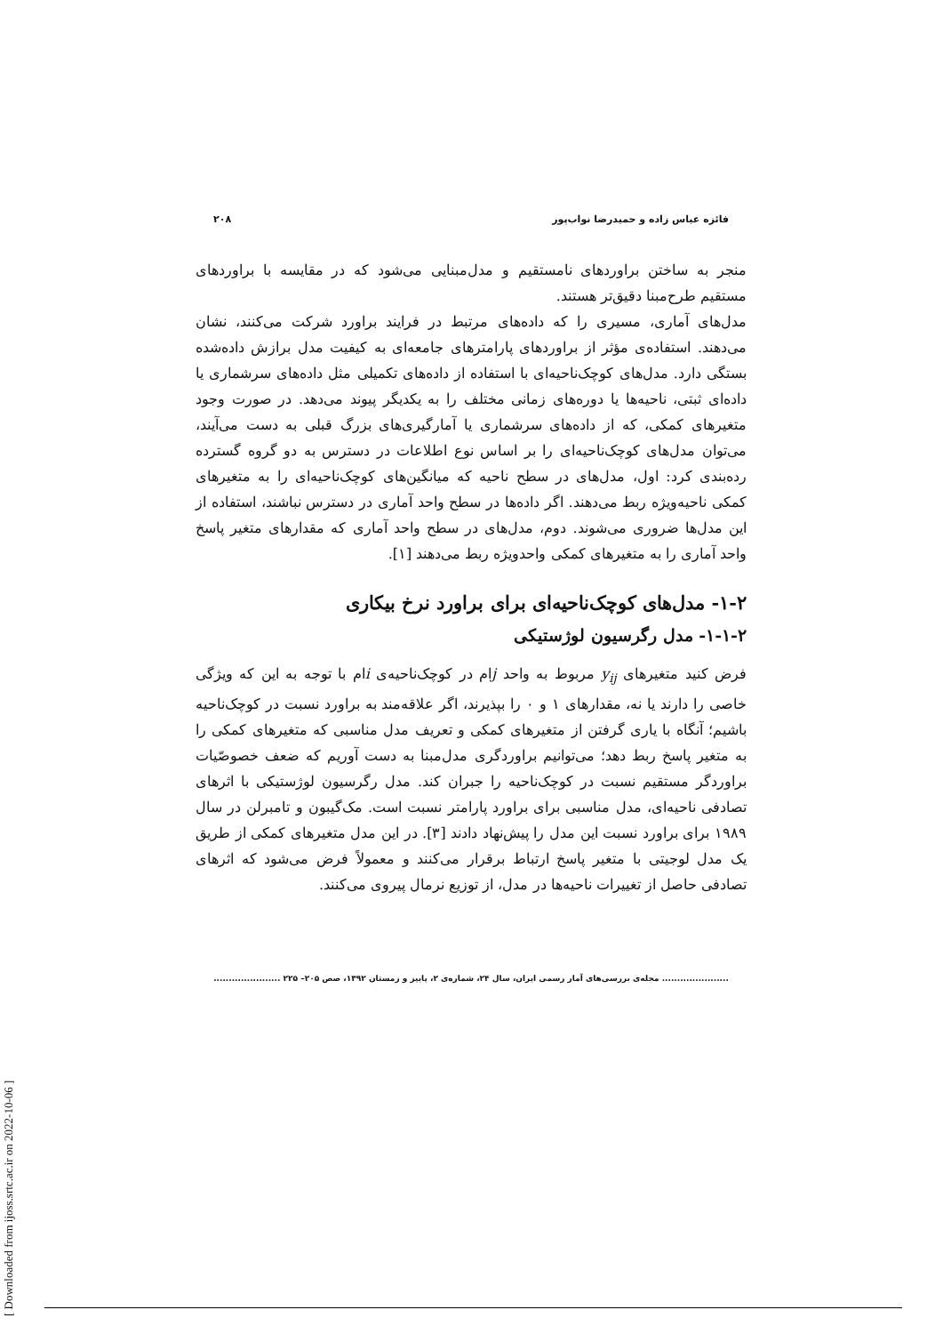فائزه عباس زاده و حمیدرضا نواب‌پور ۲۰۸
منجر به ساختن براوردهای نامستقیم و مدل‌مبنایی می‌شود که در مقایسه با براوردهای مستقیم طرح‌مبنا دقیق‌تر هستند.
مدل‌های آماری، مسیری را که داده‌های مرتبط در فرایند براورد شرکت می‌کنند، نشان می‌دهند. استفاده‌ی مؤثر از براوردهای پارامترهای جامعه‌ای به کیفیت مدل برازش داده‌شده بستگی دارد. مدل‌های کوچک‌ناحیه‌ای با استفاده از داده‌های تکمیلی مثل داده‌های سرشماری یا داده‌ای ثبتی، ناحیه‌ها یا دوره‌های زمانی مختلف را به یکدیگر پیوند می‌دهد. در صورت وجود متغیرهای کمکی، که از داده‌های سرشماری یا آمارگیری‌های بزرگ قبلی به دست می‌آیند، می‌توان مدل‌های کوچک‌ناحیه‌ای را بر اساس نوع اطلاعات در دسترس به دو گروه گسترده رده‌بندی کرد: اول، مدل‌های در سطح ناحیه که میانگین‌های کوچک‌ناحیه‌ای را به متغیرهای کمکی ناحیه‌ویژه ربط می‌دهند. اگر داده‌ها در سطح واحد آماری در دسترس نباشند، استفاده از این مدل‌ها ضروری می‌شوند. دوم، مدل‌های در سطح واحد آماری که مقدارهای متغیر پاسخ واحد آماری را به متغیرهای کمکی واحدویژه ربط می‌دهند [۱].
۱-۲- مدل‌های کوچک‌ناحیه‌ای برای براورد نرخ بیکاری
۱-۱-۲- مدل رگرسیون لوژستیکی
فرض کنید متغیرهای y<sub>ij</sub> مربوط به واحد jام در کوچک‌ناحیه‌ی iام با توجه به این که ویژگی خاصی را دارند یا نه، مقدارهای ۱ و ۰ را بپذیرند، اگر علاقه‌مند به براورد نسبت در کوچک‌ناحیه باشیم؛ آنگاه با یاری گرفتن از متغیرهای کمکی و تعریف مدل مناسبی که متغیرهای کمکی را به متغیر پاسخ ربط دهد؛ می‌توانیم براوردگری مدل‌مبنا به دست آوریم که ضعف خصوصّیات براوردگر مستقیم نسبت در کوچک‌ناحیه را جبران کند. مدل رگرسیون لوژستیکی با اثرهای تصادفی ناحیه‌ای، مدل مناسبی برای براورد پارامتر نسبت است. مک‌گیبون و تامبرلن در سال ۱۹۸۹ برای براورد نسبت این مدل را پیش‌نهاد دادند [۳]. در این مدل متغیرهای کمکی از طریق یک مدل لوجیتی با متغیر پاسخ ارتباط برقرار می‌کنند و معمولاً فرض می‌شود که اثرهای تصادفی حاصل از تغییرات ناحیه‌ها در مدل، از توزیع نرمال پیروی می‌کنند.
...................... مجله‌ی بررسی‌های آمار رسمی ایران، سال ۲۴، شماره‌ی ۲، پاییز و زمستان ۱۳۹۲، صص ۲۰۵– ۲۲۵ ......................
[ Downloaded from ijoss.srtc.ac.ir on 2022-10-06 ]